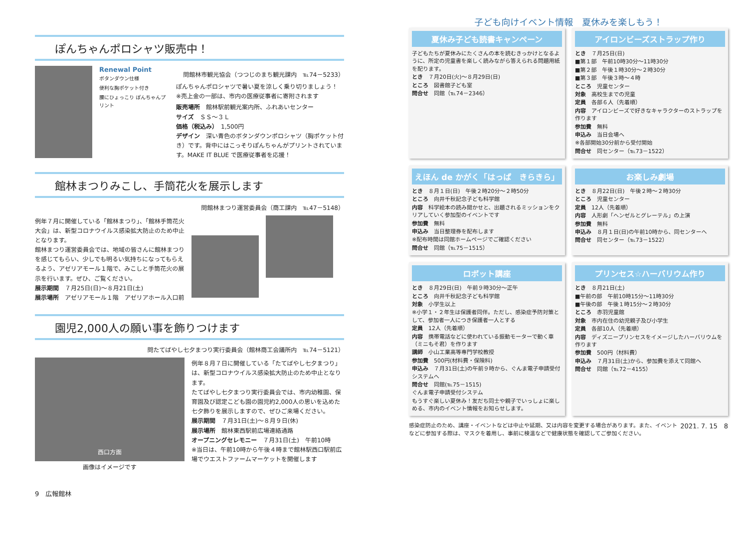ぽんちゃんポロシャツ販売中！
Renewal Point
ボタンダウン仕様
便利な胸ポケット付き
腰にひょっこり ぽんちゃんプリント
問館林市観光協会（つつじのまち観光課内　℡74－5233）
ぽんちゃんポロシャツで暑い夏を涼しく乗り切りましょう！
※売上金の一部は、市内の医療従事者に寄附されます
販売場所　館林駅前観光案内所、ふれあいセンター
サイズ　ＳＳ～３Ｌ
価格（税込み）　1,500円
デザイン　深い青色のボタンダウンポロシャツ（胸ポケット付き）です。背中にはこっそりぽんちゃんがプリントされています。MAKE IT BLUE で医療従事者を応援！
館林まつりみこし、手筒花火を展示します
問館林まつり運営委員会（商工課内　℡47－5148）
例年７月に開催している「館林まつり」、「館林手筒花火大会」は、新型コロナウイルス感染拡大防止のため中止となります。
館林まつり運営委員会では、地域の皆さんに館林まつりを感じてもらい、少しでも明るい気持ちになってもらえるよう、アゼリアモール１階で、みこしと手筒花火の展示を行います。ぜひ、ご覧ください。
展示期間　７月25日(日)～８月21日(土)
展示場所　アゼリアモール１階　アゼリアホール入口前
園児2,000人の願い事を飾りつけます
問たてばやし七夕まつり実行委員会（館林商工会議所内　℡74－5121）
西口方面
画像はイメージです
例年８月７日に開催している「たてばやし七夕まつり」は、新型コロナウイルス感染拡大防止のため中止となります。
たてばやし七夕まつり実行委員会では、市内幼稚園、保育園及び認定こども園の園児約2,000人の思いを込めた七夕飾りを展示しますので、ぜひご来場ください。
展示期間　７月31日(土)～８月９日(休)
展示場所　館林東西駅前広場連絡通路
オープニングセレモニー　７月31日(土)　午前10時
※当日は、午前10時から午後４時まで館林駅西口駅前広場でウエストファームマーケットを開催します
9　広報館林
子ども向けイベント情報　夏休みを楽しもう！
夏休み子ども読書キャンペーン
子どもたちが夏休みにたくさんの本を読むきっかけとなるように、所定の児童書を楽しく読みながら答えられる問題用紙を配ります。
とき　７月20日(火)～８月29日(日)
ところ　図書館子ども室
問合せ　同館（℡74－2346）
アイロンビーズストラップ作り
とき　７月25日(日)
■第１部　午前10時30分～11時30分
■第２部　午後１時30分～２時30分
■第３部　午後３時～４時
ところ　児童センター
対象　高校生までの児童
定員　各部６人（先着順）
内容　アイロンビーズで好きなキャラクターのストラップを作ります
参加費　無料
申込み　当日会場へ
※各部開始30分前から受付開始
問合せ　同センター（℡73－1522）
えほん de かがく「はっぱ　きらきら」
とき　８月１日(日)　午後２時20分～２時50分
ところ　向井千秋記念子ども科学館
内容　科学絵本の読み聞かせと、出題されるミッションをクリアしていく参加型のイベントです
参加費　無料
申込み　当日整理券を配布します
※配布時間は同館ホームページでご確認ください
問合せ　同館（℡75－1515）
お楽しみ劇場
とき　８月22日(日)　午後２時～２時30分
ところ　児童センター
定員　12人（先着順）
内容　人形劇「ヘンゼルとグレーテル」の上演
参加費　無料
申込み　８月１日(日)の午前10時から、同センターへ
問合せ　同センター（℡73－1522）
ロボット講座
とき　８月29日(日)　午前９時30分～正午
ところ　向井千秋記念子ども科学館
対象　小学生以上
※小学１・２年生は保護者同伴。ただし、感染症予防対策として、参加者一人につき保護者一人とする
定員　12人（先着順）
内容　携帯電話などに使われている振動モーターで動く車（ミニもそ君）を作ります
講師　小山工業高等専門学校教授
参加費　500円(材料費・保険料)
申込み　７月31日(土)の午前９時から、ぐんま電子申請受付システムへ
問合せ　同館(℡75－1515)
ぐんま電子申請受付システム
もうすぐ楽しい夏休み！友だち同士や親子でいっしょに楽しめる、市内のイベント情報をお知らせします。
プリンセス☆ハーバリウム作り
とき　８月21日(土)
■午前の部　午前10時15分～11時30分
■午後の部　午後１時15分～２時30分
ところ　赤羽児童館
対象　市内在住の幼児親子及び小学生
定員　各部10人（先着順）
内容　ディズニープリンセスをイメージしたハーバリウムを作ります
参加費　500円（材料費）
申込み　７月31日(土)から、参加費を添えて同館へ
問合せ　同館（℡72－4155）
感染症防止のため、講座・イベントなどは中止や延期、又は内容を変更する場合があります。また、イベントなどに参加する際は、マスクを着用し、事前に検温などで健康状態を確認してご参加ください。 2021. 7. 15　8